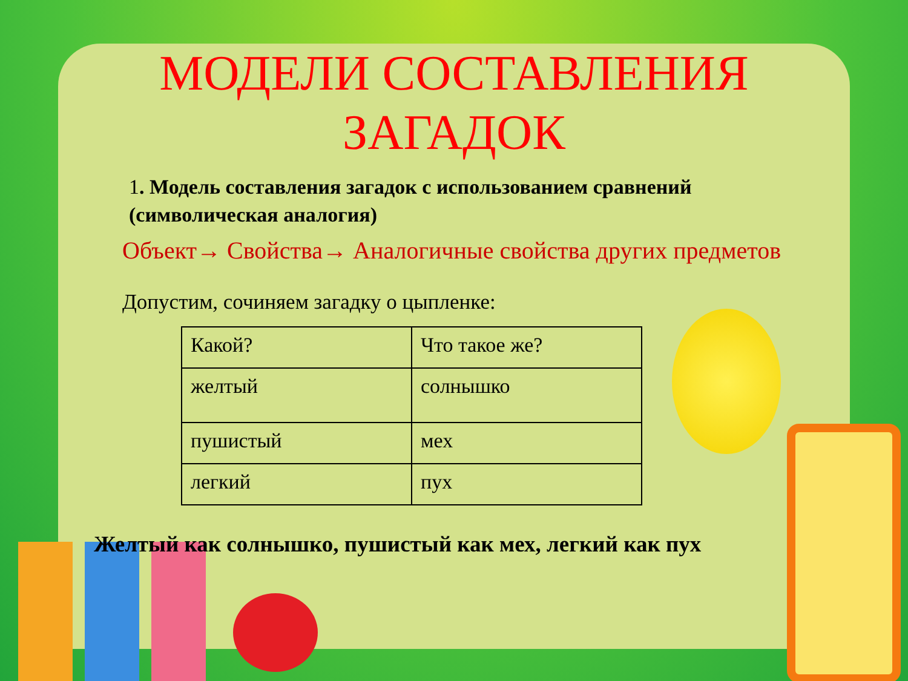МОДЕЛИ СОСТАВЛЕНИЯ
ЗАГАДОК
1. Модель составления загадок с использованием сравнений (символическая аналогия)
Объект→ Свойства→ Аналогичные свойства других предметов
Допустим, сочиняем загадку о цыпленке:
| Какой? | Что такое же? |
| желтый | солнышко |
| пушистый | мех |
| легкий | пух |
Желтый как солнышко, пушистый как мех, легкий как пух